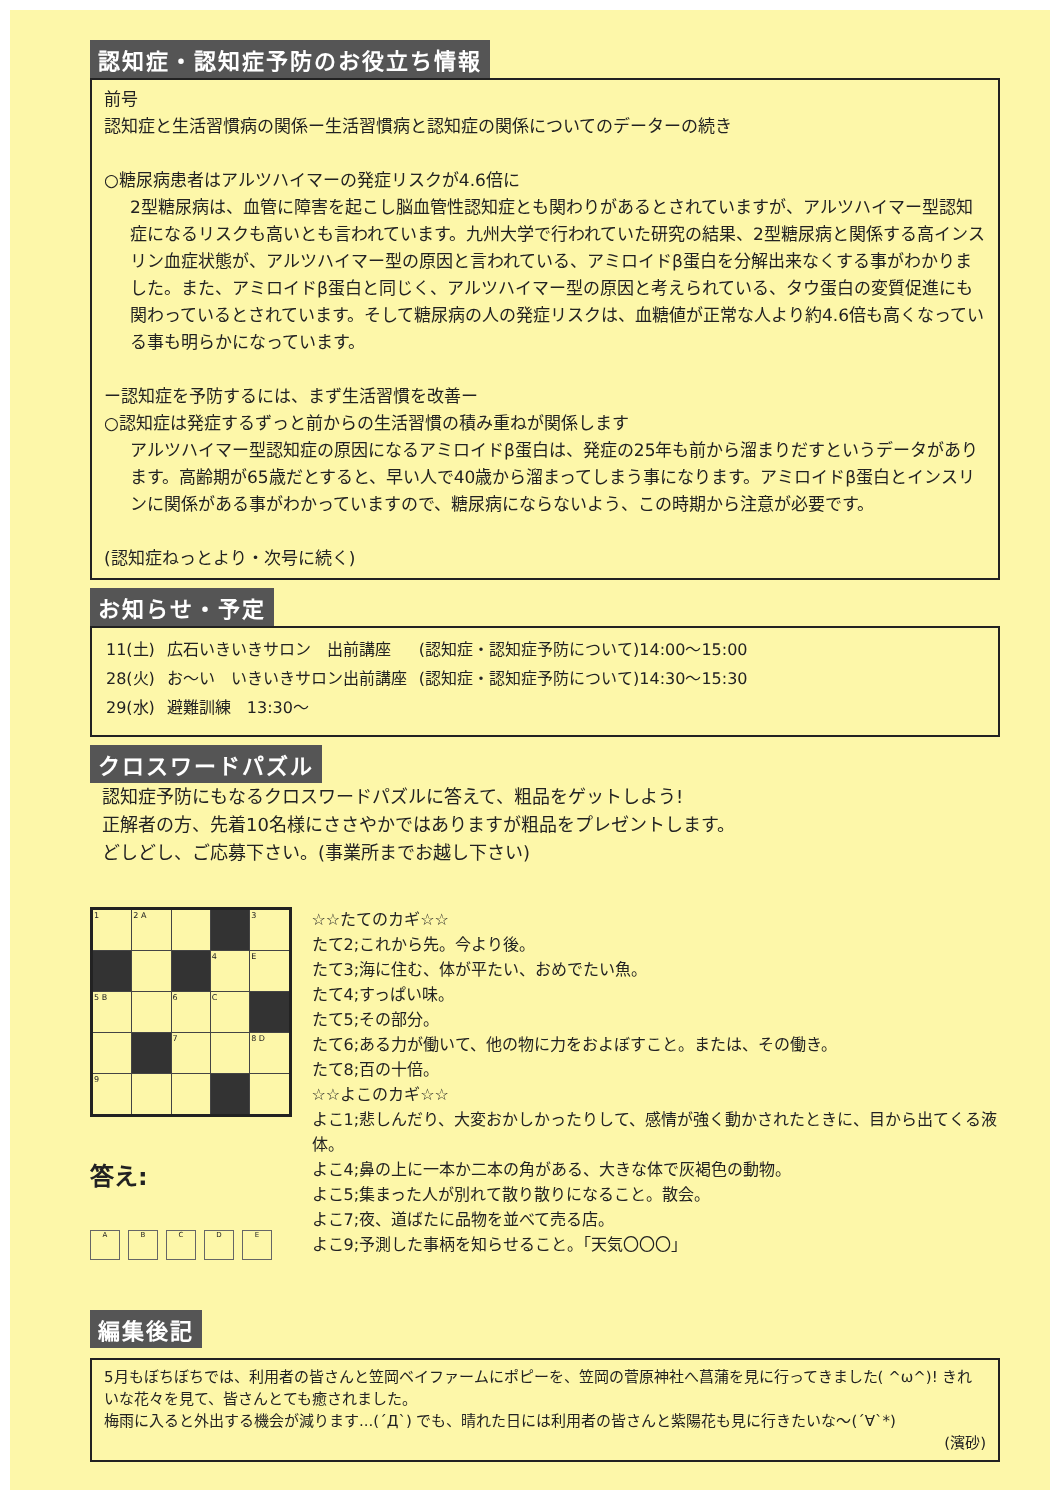認知症・認知症予防のお役立ち情報
前号
認知症と生活習慣病の関係ー生活習慣病と認知症の関係についてのデーターの続き
○糖尿病患者はアルツハイマーの発症リスクが4.6倍に
2型糖尿病は、血管に障害を起こし脳血管性認知症とも関わりがあるとされていますが、アルツハイマー型認知症になるリスクも高いとも言われています。九州大学で行われていた研究の結果、2型糖尿病と関係する高インスリン血症状態が、アルツハイマー型の原因と言われている、アミロイドβ蛋白を分解出来なくする事がわかりました。また、アミロイドβ蛋白と同じく、アルツハイマー型の原因と考えられている、タウ蛋白の変質促進にも関わっているとされています。そして糖尿病の人の発症リスクは、血糖値が正常な人より約4.6倍も高くなっている事も明らかになっています。
ー認知症を予防するには、まず生活習慣を改善ー
○認知症は発症するずっと前からの生活習慣の積み重ねが関係します
アルツハイマー型認知症の原因になるアミロイドβ蛋白は、発症の25年も前から溜まりだすというデータがあります。高齢期が65歳だとすると、早い人で40歳から溜まってしまう事になります。アミロイドβ蛋白とインスリンに関係がある事がわかっていますので、糖尿病にならないよう、この時期から注意が必要です。
(認知症ねっとより・次号に続く)
お知らせ・予定
| 11(土) | 広石いきいきサロン 出前講座 | (認知症・認知症予防について)14:00～15:00 |
| 28(火) | お～い いきいきサロン出前講座 | (認知症・認知症予防について)14:30～15:30 |
| 29(水) | 避難訓練 13:30～ | |
クロスワードパズル
認知症予防にもなるクロスワードパズルに答えて、粗品をゲットしよう!
正解者の方、先着10名様にささやかではありますが粗品をプレゼントします。
どしどし、ご応募下さい。(事業所までお越し下さい)
| 1 | 2 A | | | 3 |
| | | | 4 | E |
| 5 B | | 6 | C | |
| | | 7 | | 8 D |
| 9 | | | | |
答え:
ABCDE
編集後記
☆☆たてのカギ☆☆
たて2;これから先。今より後。
たて3;海に住む、体が平たい、おめでたい魚。
たて4;すっぱい味。
たて5;その部分。
たて6;ある力が働いて、他の物に力をおよぼすこと。または、その働き。
たて8;百の十倍。
☆☆よこのカギ☆☆
よこ1;悲しんだり、大変おかしかったりして、感情が強く動かされたときに、目から出てくる液体。
よこ4;鼻の上に一本か二本の角がある、大きな体で灰褐色の動物。
よこ5;集まった人が別れて散り散りになること。散会。
よこ7;夜、道ばたに品物を並べて売る店。
よこ9;予測した事柄を知らせること。「天気〇〇〇」
5月もぼちぼちでは、利用者の皆さんと笠岡ベイファームにポピーを、笠岡の菅原神社へ菖蒲を見に行ってきました( ^ω^)! きれいな花々を見て、皆さんとても癒されました。
梅雨に入ると外出する機会が減ります...(´Д`) でも、晴れた日には利用者の皆さんと紫陽花も見に行きたいな～(´∀`*)
(濱砂)